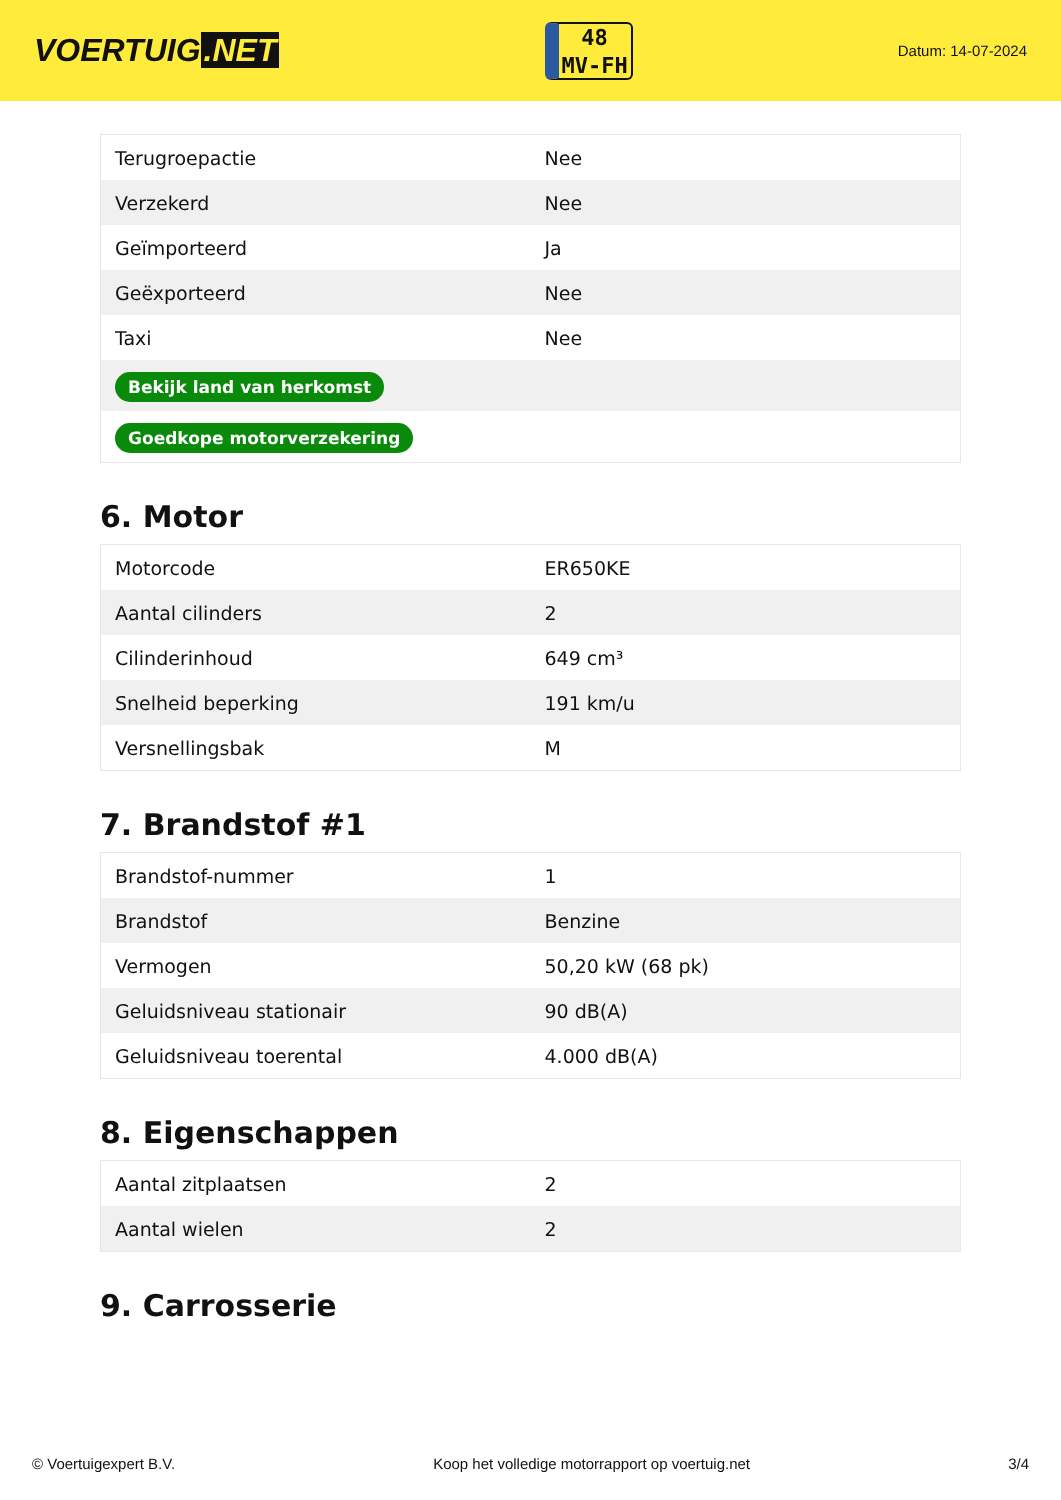VOERTUIG.NET
48
MV-FH
Datum: 14-07-2024
| Terugroepactie | Nee |
| Verzekerd | Nee |
| Geïmporteerd | Ja |
| Geëxporteerd | Nee |
| Taxi | Nee |
| Bekijk land van herkomst | |
| Goedkope motorverzekering | |
6. Motor
| Motorcode | ER650KE |
| Aantal cilinders | 2 |
| Cilinderinhoud | 649 cm³ |
| Snelheid beperking | 191 km/u |
| Versnellingsbak | M |
7. Brandstof #1
| Brandstof-nummer | 1 |
| Brandstof | Benzine |
| Vermogen | 50,20 kW (68 pk) |
| Geluidsniveau stationair | 90 dB(A) |
| Geluidsniveau toerental | 4.000 dB(A) |
8. Eigenschappen
| Aantal zitplaatsen | 2 |
| Aantal wielen | 2 |
9. Carrosserie
© Voertuigexpert B.V. Koop het volledige motorrapport op voertuig.net 3/4